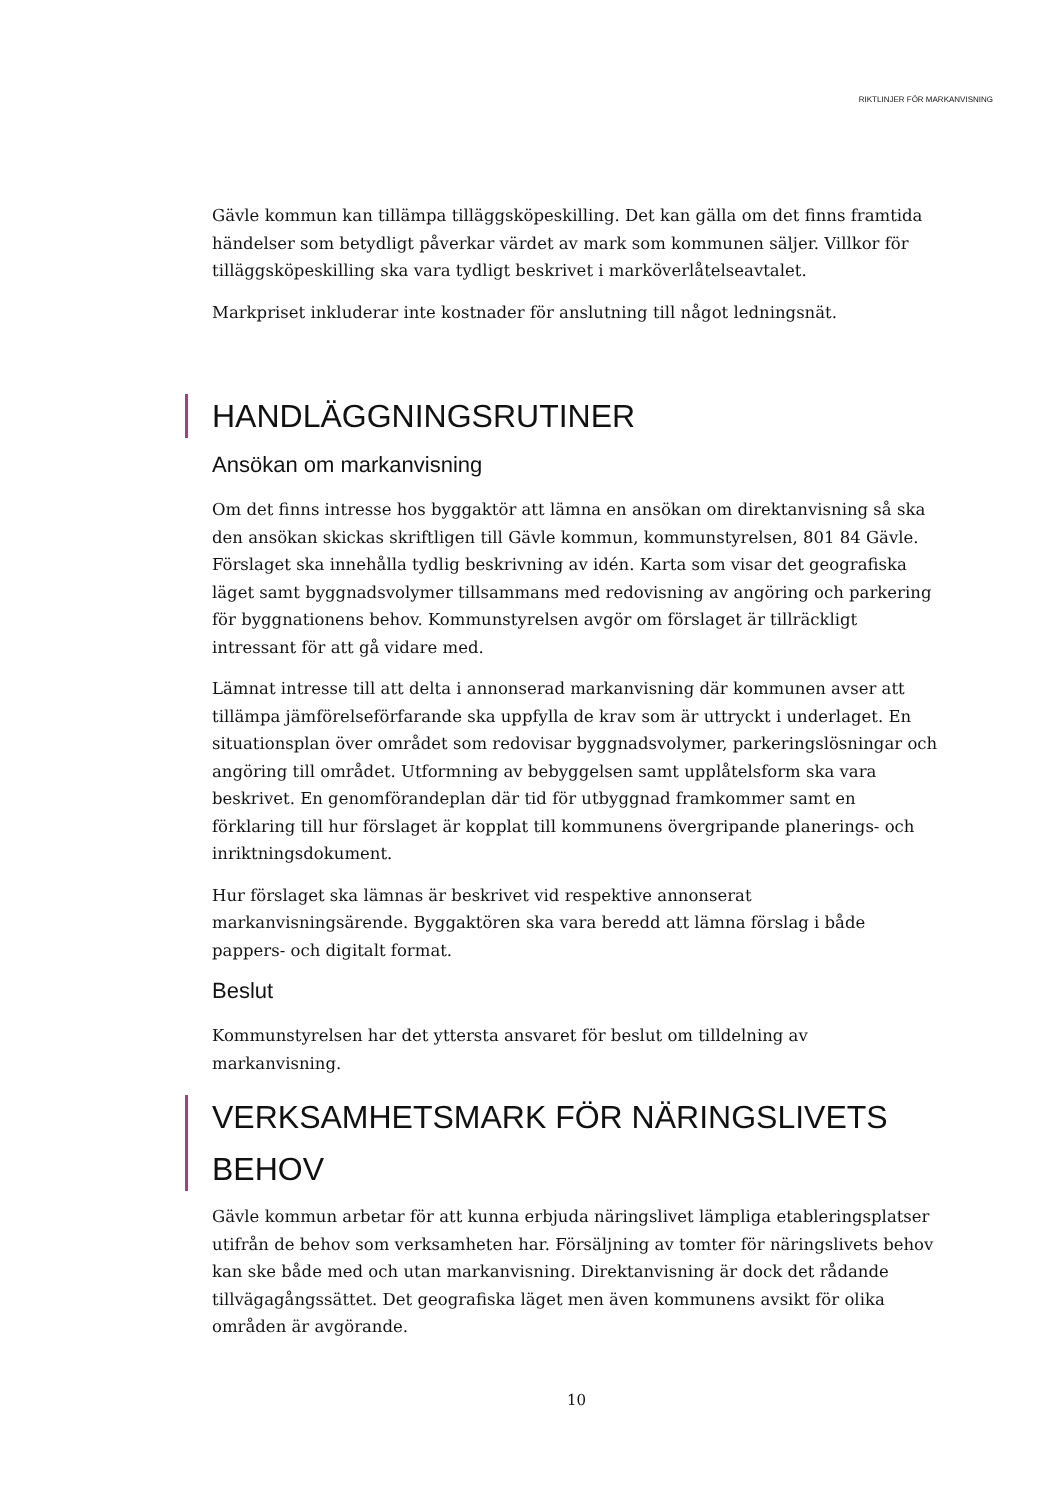RIKTLINJER FÖR MARKANVISNING
Gävle kommun kan tillämpa tilläggsköpeskilling. Det kan gälla om det finns framtida händelser som betydligt påverkar värdet av mark som kommunen säljer. Villkor för tilläggsköpeskilling ska vara tydligt beskrivet i marköverlåtelseavtalet.
Markpriset inkluderar inte kostnader för anslutning till något ledningsnät.
HANDLÄGGNINGSRUTINER
Ansökan om markanvisning
Om det finns intresse hos byggaktör att lämna en ansökan om direktanvisning så ska den ansökan skickas skriftligen till Gävle kommun, kommunstyrelsen, 801 84 Gävle. Förslaget ska innehålla tydlig beskrivning av idén. Karta som visar det geografiska läget samt byggnadsvolymer tillsammans med redovisning av angöring och parkering för byggnationens behov. Kommunstyrelsen avgör om förslaget är tillräckligt intressant för att gå vidare med.
Lämnat intresse till att delta i annonserad markanvisning där kommunen avser att tillämpa jämförelseförfarande ska uppfylla de krav som är uttryckt i underlaget. En situationsplan över området som redovisar byggnadsvolymer, parkeringslösningar och angöring till området. Utformning av bebyggelsen samt upplåtelsform ska vara beskrivet. En genomförandeplan där tid för utbyggnad framkommer samt en förklaring till hur förslaget är kopplat till kommunens övergripande planerings- och inriktningsdokument.
Hur förslaget ska lämnas är beskrivet vid respektive annonserat markanvisningsärende. Byggaktören ska vara beredd att lämna förslag i både pappers- och digitalt format.
Beslut
Kommunstyrelsen har det yttersta ansvaret för beslut om tilldelning av markanvisning.
VERKSAMHETSMARK FÖR NÄRINGSLIVETS BEHOV
Gävle kommun arbetar för att kunna erbjuda näringslivet lämpliga etableringsplatser utifrån de behov som verksamheten har. Försäljning av tomter för näringslivets behov kan ske både med och utan markanvisning. Direktanvisning är dock det rådande tillvägagångssättet. Det geografiska läget men även kommunens avsikt för olika områden är avgörande.
10